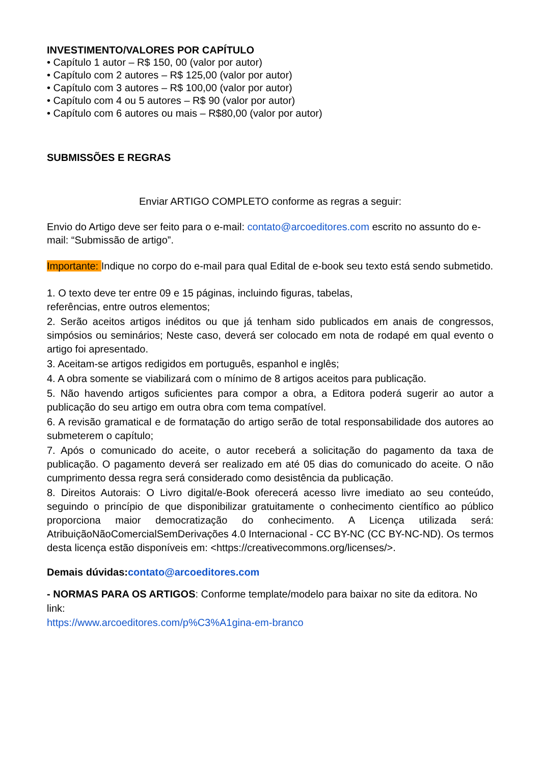INVESTIMENTO/VALORES POR CAPÍTULO
• Capítulo 1 autor – R$ 150, 00 (valor por autor)
• Capítulo com 2 autores – R$ 125,00 (valor por autor)
• Capítulo com 3 autores – R$ 100,00 (valor por autor)
• Capítulo com 4 ou 5 autores – R$ 90 (valor por autor)
• Capítulo com 6 autores ou mais – R$80,00 (valor por autor)
SUBMISSÕES E REGRAS
Enviar ARTIGO COMPLETO conforme as regras a seguir:
Envio do Artigo deve ser feito para o e-mail: contato@arcoeditores.com escrito no assunto do e-mail: “Submissão de artigo”.
Importante: Indique no corpo do e-mail para qual Edital de e-book seu texto está sendo submetido.
1. O texto deve ter entre 09 e 15 páginas, incluindo figuras, tabelas,
referências, entre outros elementos;
2. Serão aceitos artigos inéditos ou que já tenham sido publicados em anais de congressos, simpósios ou seminários; Neste caso, deverá ser colocado em nota de rodapé em qual evento o artigo foi apresentado.
3. Aceitam-se artigos redigidos em português, espanhol e inglês;
4. A obra somente se viabilizará com o mínimo de 8 artigos aceitos para publicação.
5. Não havendo artigos suficientes para compor a obra, a Editora poderá sugerir ao autor a publicação do seu artigo em outra obra com tema compatível.
6. A revisão gramatical e de formatação do artigo serão de total responsabilidade dos autores ao submeterem o capítulo;
7. Após o comunicado do aceite, o autor receberá a solicitação do pagamento da taxa de publicação. O pagamento deverá ser realizado em até 05 dias do comunicado do aceite. O não cumprimento dessa regra será considerado como desistência da publicação.
8. Direitos Autorais: O Livro digital/e-Book oferecerá acesso livre imediato ao seu conteúdo, seguindo o princípio de que disponibilizar gratuitamente o conhecimento científico ao público proporciona maior democratização do conhecimento. A Licença utilizada será: AtribuiçãoNãoComercialSemDerivações 4.0 Internacional - CC BY-NC (CC BY-NC-ND). Os termos desta licença estão disponíveis em: <https://creativecommons.org/licenses/>.
Demais dúvidas:contato@arcoeditores.com
- NORMAS PARA OS ARTIGOS: Conforme template/modelo para baixar no site da editora. No link:
https://www.arcoeditores.com/p%C3%A1gina-em-branco